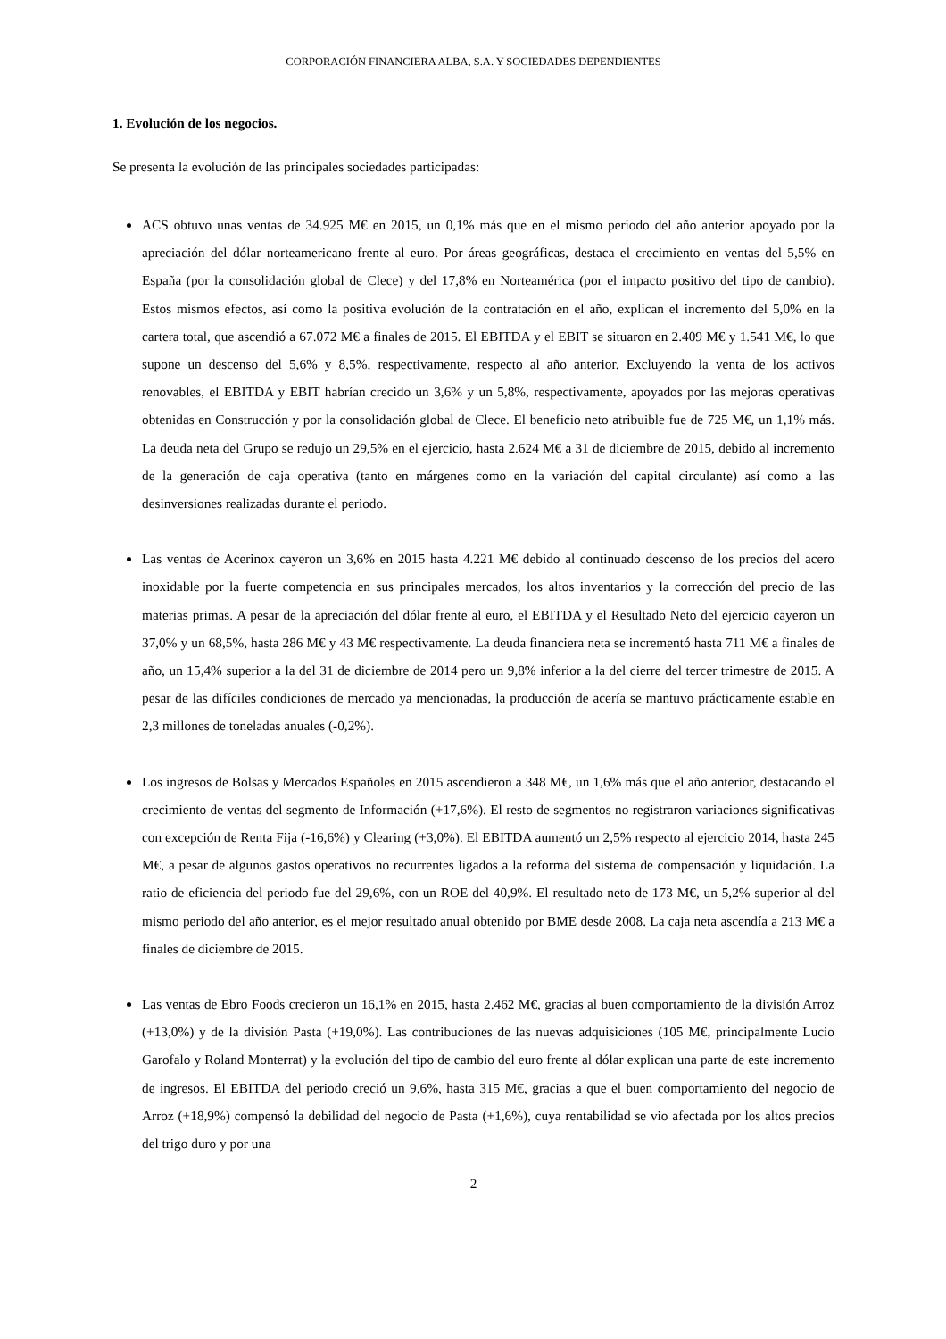CORPORACIÓN FINANCIERA ALBA, S.A. Y SOCIEDADES DEPENDIENTES
1. Evolución de los negocios.
Se presenta la evolución de las principales sociedades participadas:
ACS obtuvo unas ventas de 34.925 M€ en 2015, un 0,1% más que en el mismo periodo del año anterior apoyado por la apreciación del dólar norteamericano frente al euro. Por áreas geográficas, destaca el crecimiento en ventas del 5,5% en España (por la consolidación global de Clece) y del 17,8% en Norteamérica (por el impacto positivo del tipo de cambio). Estos mismos efectos, así como la positiva evolución de la contratación en el año, explican el incremento del 5,0% en la cartera total, que ascendió a 67.072 M€ a finales de 2015. El EBITDA y el EBIT se situaron en 2.409 M€ y 1.541 M€, lo que supone un descenso del 5,6% y 8,5%, respectivamente, respecto al año anterior. Excluyendo la venta de los activos renovables, el EBITDA y EBIT habrían crecido un 3,6% y un 5,8%, respectivamente, apoyados por las mejoras operativas obtenidas en Construcción y por la consolidación global de Clece. El beneficio neto atribuible fue de 725 M€, un 1,1% más. La deuda neta del Grupo se redujo un 29,5% en el ejercicio, hasta 2.624 M€ a 31 de diciembre de 2015, debido al incremento de la generación de caja operativa (tanto en márgenes como en la variación del capital circulante) así como a las desinversiones realizadas durante el periodo.
Las ventas de Acerinox cayeron un 3,6% en 2015 hasta 4.221 M€ debido al continuado descenso de los precios del acero inoxidable por la fuerte competencia en sus principales mercados, los altos inventarios y la corrección del precio de las materias primas. A pesar de la apreciación del dólar frente al euro, el EBITDA y el Resultado Neto del ejercicio cayeron un 37,0% y un 68,5%, hasta 286 M€ y 43 M€ respectivamente. La deuda financiera neta se incrementó hasta 711 M€ a finales de año, un 15,4% superior a la del 31 de diciembre de 2014 pero un 9,8% inferior a la del cierre del tercer trimestre de 2015. A pesar de las difíciles condiciones de mercado ya mencionadas, la producción de acería se mantuvo prácticamente estable en 2,3 millones de toneladas anuales (-0,2%).
Los ingresos de Bolsas y Mercados Españoles en 2015 ascendieron a 348 M€, un 1,6% más que el año anterior, destacando el crecimiento de ventas del segmento de Información (+17,6%). El resto de segmentos no registraron variaciones significativas con excepción de Renta Fija (-16,6%) y Clearing (+3,0%). El EBITDA aumentó un 2,5% respecto al ejercicio 2014, hasta 245 M€, a pesar de algunos gastos operativos no recurrentes ligados a la reforma del sistema de compensación y liquidación. La ratio de eficiencia del periodo fue del 29,6%, con un ROE del 40,9%. El resultado neto de 173 M€, un 5,2% superior al del mismo periodo del año anterior, es el mejor resultado anual obtenido por BME desde 2008. La caja neta ascendía a 213 M€ a finales de diciembre de 2015.
Las ventas de Ebro Foods crecieron un 16,1% en 2015, hasta 2.462 M€, gracias al buen comportamiento de la división Arroz (+13,0%) y de la división Pasta (+19,0%). Las contribuciones de las nuevas adquisiciones (105 M€, principalmente Lucio Garofalo y Roland Monterrat) y la evolución del tipo de cambio del euro frente al dólar explican una parte de este incremento de ingresos. El EBITDA del periodo creció un 9,6%, hasta 315 M€, gracias a que el buen comportamiento del negocio de Arroz (+18,9%) compensó la debilidad del negocio de Pasta (+1,6%), cuya rentabilidad se vio afectada por los altos precios del trigo duro y por una
2